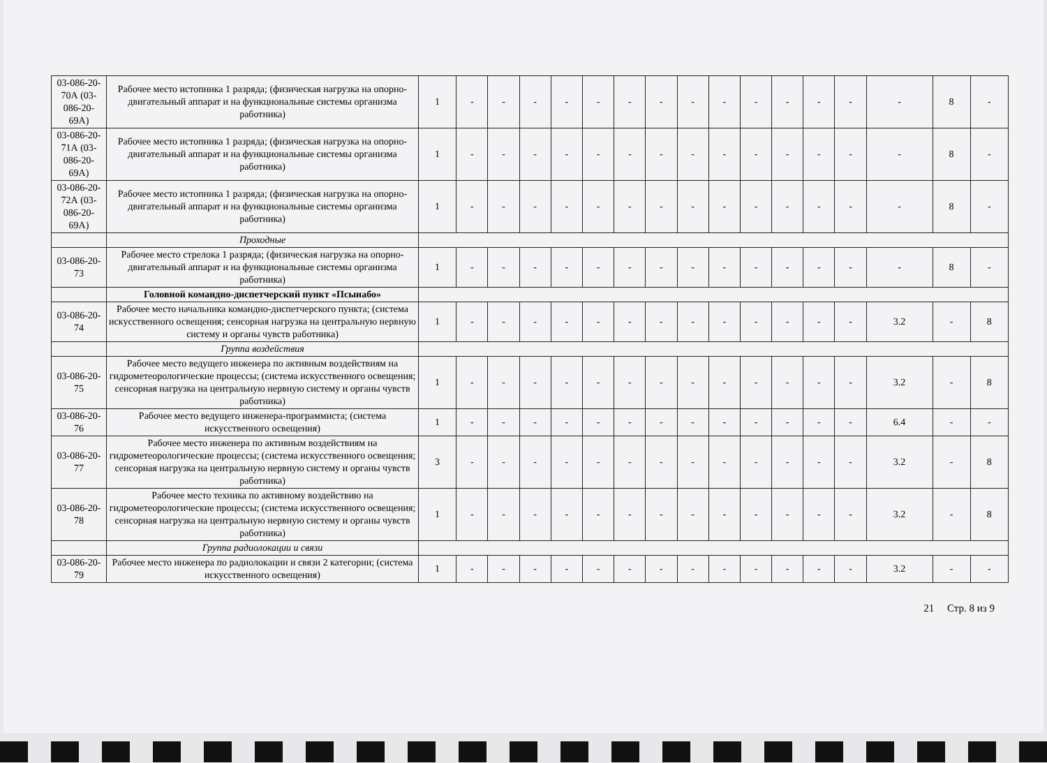| 03-086-20-70А (03-086-20-69А) | Рабочее место истопника 1 разряда; (физическая нагрузка на опорно-двигательный аппарат и на функциональные системы организма работника) | 1 | - | - | - | - | - | - | - | - | - | - | - | - | - | - | 8 | - |
| 03-086-20-71А (03-086-20-69А) | Рабочее место истопника 1 разряда; (физическая нагрузка на опорно-двигательный аппарат и на функциональные системы организма работника) | 1 | - | - | - | - | - | - | - | - | - | - | - | - | - | - | 8 | - |
| 03-086-20-72А (03-086-20-69А) | Рабочее место истопника 1 разряда; (физическая нагрузка на опорно-двигательный аппарат и на функциональные системы организма работника) | 1 | - | - | - | - | - | - | - | - | - | - | - | - | - | - | 8 | - |
| | Проходные | | | | | | | | | | | | | | | | | |
| 03-086-20-73 | Рабочее место стрелока 1 разряда; (физическая нагрузка на опорно-двигательный аппарат и на функциональные системы организма работника) | 1 | - | - | - | - | - | - | - | - | - | - | - | - | - | - | 8 | - |
| | Головной командно-диспетчерский пункт «Псынабо» | | | | | | | | | | | | | | | | | |
| 03-086-20-74 | Рабочее место начальника командно-диспетчерского пункта; (система искусственного освещения; сенсорная нагрузка на центральную нервную систему и органы чувств работника) | 1 | - | - | - | - | - | - | - | - | - | - | - | - | - | 3.2 | - | 8 |
| | Группа воздействия | | | | | | | | | | | | | | | | | |
| 03-086-20-75 | Рабочее место ведущего инженера по активным воздействиям на гидрометеорологические процессы; (система искусственного освещения; сенсорная нагрузка на центральную нервную систему и органы чувств работника) | 1 | - | - | - | - | - | - | - | - | - | - | - | - | - | 3.2 | - | 8 |
| 03-086-20-76 | Рабочее место ведущего инженера-программиста; (система искусственного освещения) | 1 | - | - | - | - | - | - | - | - | - | - | - | - | - | 6.4 | - | - |
| 03-086-20-77 | Рабочее место инженера по активным воздействиям на гидрометеорологические процессы; (система искусственного освещения; сенсорная нагрузка на центральную нервную систему и органы чувств работника) | 3 | - | - | - | - | - | - | - | - | - | - | - | - | - | 3.2 | - | 8 |
| 03-086-20-78 | Рабочее место техника по активному воздействию на гидрометеорологические процессы; (система искусственного освещения; сенсорная нагрузка на центральную нервную систему и органы чувств работника) | 1 | - | - | - | - | - | - | - | - | - | - | - | - | - | 3.2 | - | 8 |
| | Группа радиолокации и связи | | | | | | | | | | | | | | | | | |
| 03-086-20-79 | Рабочее место инженера по радиолокации и связи 2 категории; (система искусственного освещения) | 1 | - | - | - | - | - | - | - | - | - | - | - | - | - | 3.2 | - | - |
21 Стр. 8 из 9